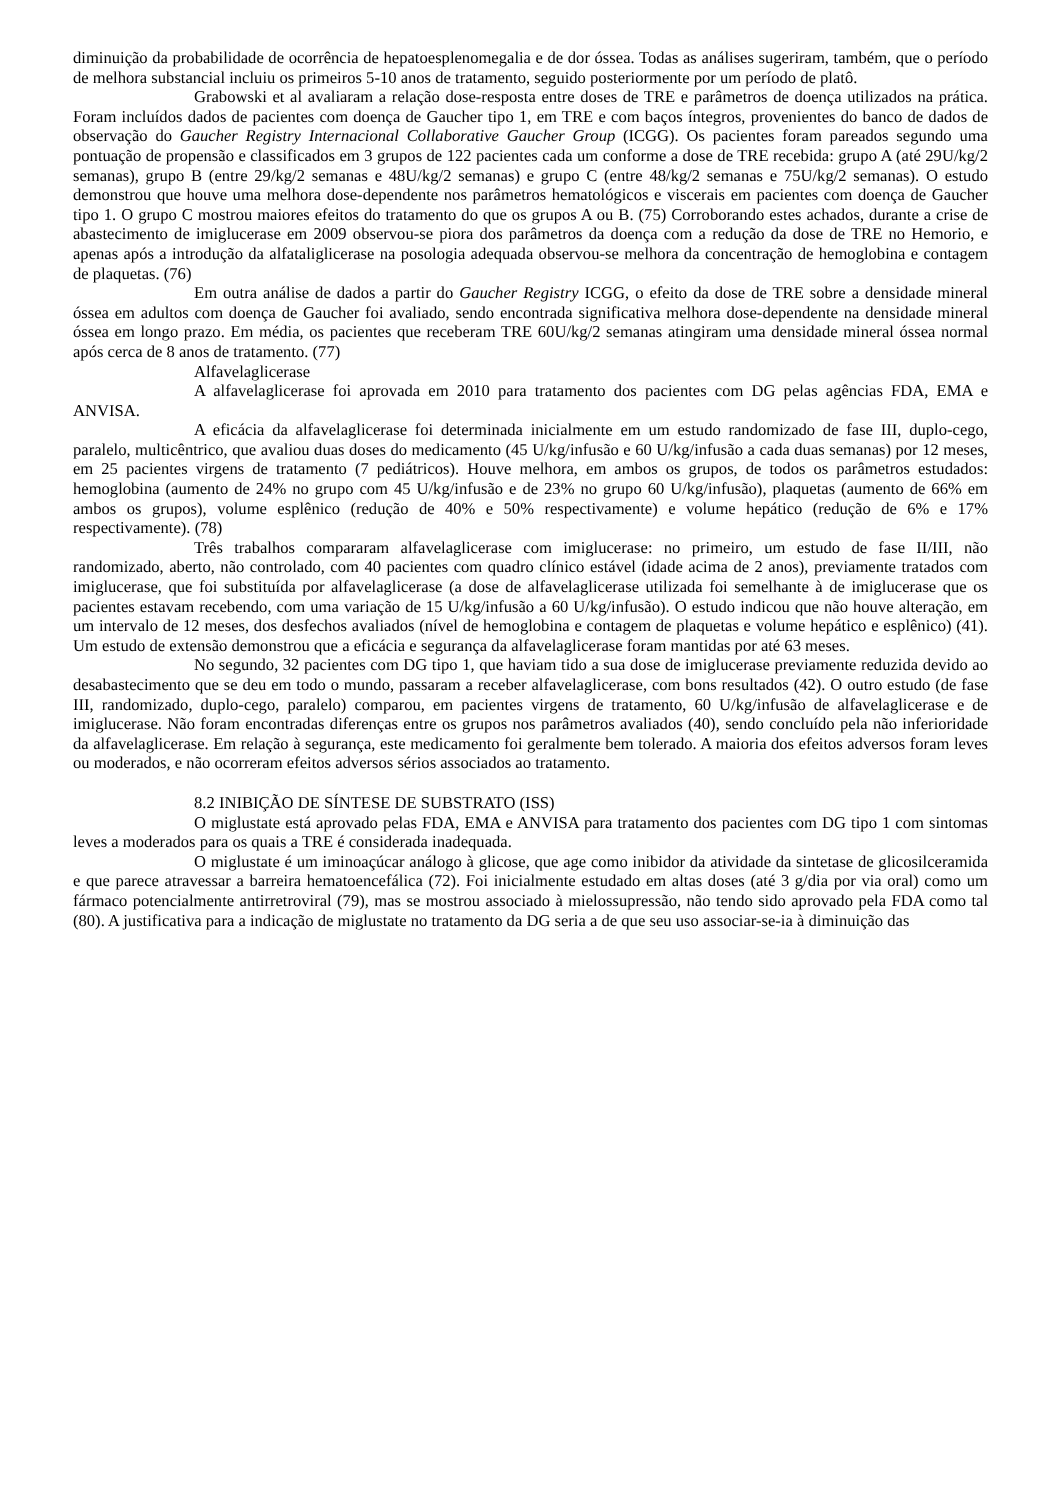diminuição da probabilidade de ocorrência de hepatoesplenomegalia e de dor óssea. Todas as análises sugeriram, também, que o período de melhora substancial incluiu os primeiros 5-10 anos de tratamento, seguido posteriormente por um período de platô.
Grabowski et al avaliaram a relação dose-resposta entre doses de TRE e parâmetros de doença utilizados na prática. Foram incluídos dados de pacientes com doença de Gaucher tipo 1, em TRE e com baços íntegros, provenientes do banco de dados de observação do Gaucher Registry Internacional Collaborative Gaucher Group (ICGG). Os pacientes foram pareados segundo uma pontuação de propensão e classificados em 3 grupos de 122 pacientes cada um conforme a dose de TRE recebida: grupo A (até 29U/kg/2 semanas), grupo B (entre 29/kg/2 semanas e 48U/kg/2 semanas) e grupo C (entre 48/kg/2 semanas e 75U/kg/2 semanas). O estudo demonstrou que houve uma melhora dose-dependente nos parâmetros hematológicos e viscerais em pacientes com doença de Gaucher tipo 1. O grupo C mostrou maiores efeitos do tratamento do que os grupos A ou B. (75) Corroborando estes achados, durante a crise de abastecimento de imiglucerase em 2009 observou-se piora dos parâmetros da doença com a redução da dose de TRE no Hemorio, e apenas após a introdução da alfataliglicerase na posologia adequada observou-se melhora da concentração de hemoglobina e contagem de plaquetas. (76)
Em outra análise de dados a partir do Gaucher Registry ICGG, o efeito da dose de TRE sobre a densidade mineral óssea em adultos com doença de Gaucher foi avaliado, sendo encontrada significativa melhora dose-dependente na densidade mineral óssea em longo prazo. Em média, os pacientes que receberam TRE 60U/kg/2 semanas atingiram uma densidade mineral óssea normal após cerca de 8 anos de tratamento. (77)
Alfavelaglicerase
A alfavelaglicerase foi aprovada em 2010 para tratamento dos pacientes com DG pelas agências FDA, EMA e ANVISA.
A eficácia da alfavelaglicerase foi determinada inicialmente em um estudo randomizado de fase III, duplo-cego, paralelo, multicêntrico, que avaliou duas doses do medicamento (45 U/kg/infusão e 60 U/kg/infusão a cada duas semanas) por 12 meses, em 25 pacientes virgens de tratamento (7 pediátricos). Houve melhora, em ambos os grupos, de todos os parâmetros estudados: hemoglobina (aumento de 24% no grupo com 45 U/kg/infusão e de 23% no grupo 60 U/kg/infusão), plaquetas (aumento de 66% em ambos os grupos), volume esplênico (redução de 40% e 50% respectivamente) e volume hepático (redução de 6% e 17% respectivamente). (78)
Três trabalhos compararam alfavelaglicerase com imiglucerase: no primeiro, um estudo de fase II/III, não randomizado, aberto, não controlado, com 40 pacientes com quadro clínico estável (idade acima de 2 anos), previamente tratados com imiglucerase, que foi substituída por alfavelaglicerase (a dose de alfavelaglicerase utilizada foi semelhante à de imiglucerase que os pacientes estavam recebendo, com uma variação de 15 U/kg/infusão a 60 U/kg/infusão). O estudo indicou que não houve alteração, em um intervalo de 12 meses, dos desfechos avaliados (nível de hemoglobina e contagem de plaquetas e volume hepático e esplênico) (41). Um estudo de extensão demonstrou que a eficácia e segurança da alfavelaglicerase foram mantidas por até 63 meses.
No segundo, 32 pacientes com DG tipo 1, que haviam tido a sua dose de imiglucerase previamente reduzida devido ao desabastecimento que se deu em todo o mundo, passaram a receber alfavelaglicerase, com bons resultados (42). O outro estudo (de fase III, randomizado, duplo-cego, paralelo) comparou, em pacientes virgens de tratamento, 60 U/kg/infusão de alfavelaglicerase e de imiglucerase. Não foram encontradas diferenças entre os grupos nos parâmetros avaliados (40), sendo concluído pela não inferioridade da alfavelaglicerase. Em relação à segurança, este medicamento foi geralmente bem tolerado. A maioria dos efeitos adversos foram leves ou moderados, e não ocorreram efeitos adversos sérios associados ao tratamento.
8.2 INIBIÇÃO DE SÍNTESE DE SUBSTRATO (ISS)
O miglustate está aprovado pelas FDA, EMA e ANVISA para tratamento dos pacientes com DG tipo 1 com sintomas leves a moderados para os quais a TRE é considerada inadequada.
O miglustate é um iminoaçúcar análogo à glicose, que age como inibidor da atividade da sintetase de glicosilceramida e que parece atravessar a barreira hematoencefálica (72). Foi inicialmente estudado em altas doses (até 3 g/dia por via oral) como um fármaco potencialmente antirretroviral (79), mas se mostrou associado à mielossupressão, não tendo sido aprovado pela FDA como tal (80). A justificativa para a indicação de miglustate no tratamento da DG seria a de que seu uso associar-se-ia à diminuição das